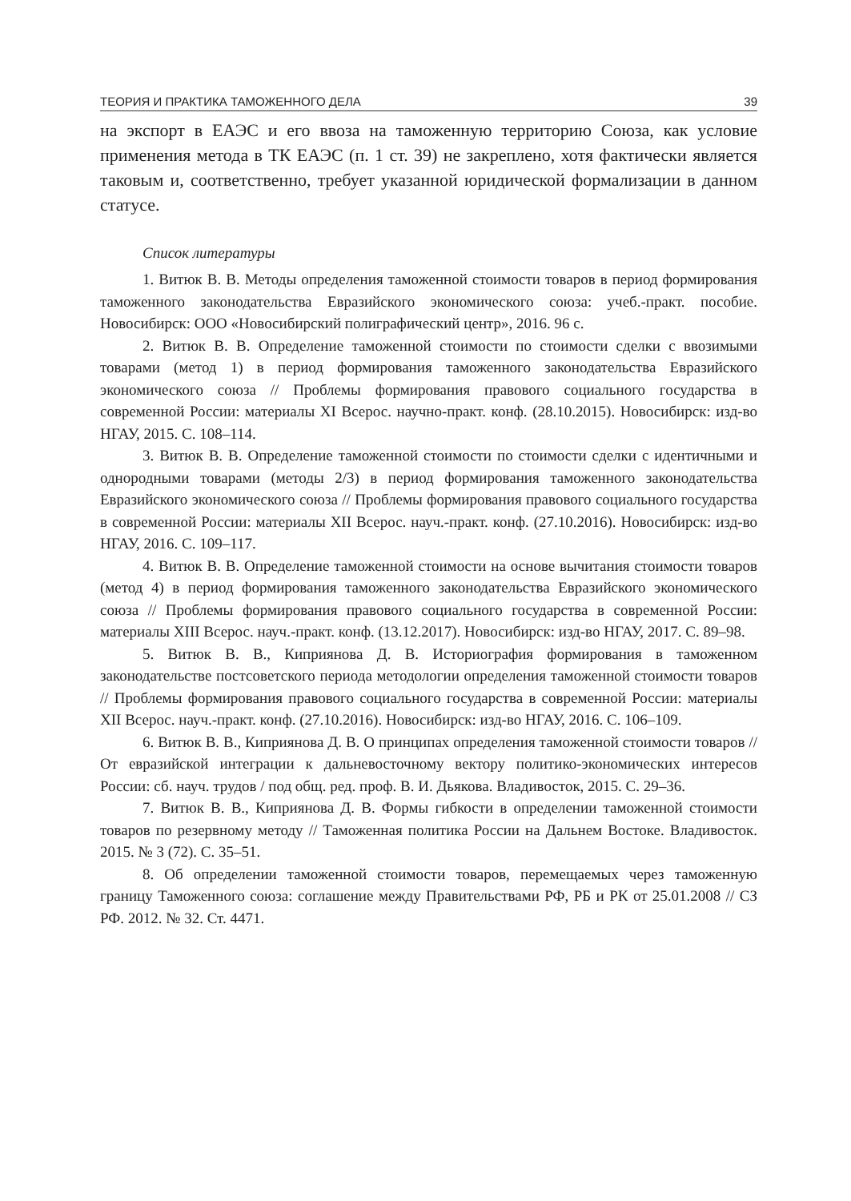ТЕОРИЯ И ПРАКТИКА ТАМОЖЕННОГО ДЕЛА 39
на экспорт в ЕАЭС и его ввоза на таможенную территорию Союза, как условие применения метода в ТК ЕАЭС (п. 1 ст. 39) не закреплено, хотя фактически является таковым и, соответственно, требует указанной юридической формализации в данном статусе.
Список литературы
1. Витюк В. В. Методы определения таможенной стоимости товаров в период формирования таможенного законодательства Евразийского экономического союза: учеб.-практ. пособие. Новосибирск: ООО «Новосибирский полиграфический центр», 2016. 96 с.
2. Витюк В. В. Определение таможенной стоимости по стоимости сделки с ввозимыми товарами (метод 1) в период формирования таможенного законодательства Евразийского экономического союза // Проблемы формирования правового социального государства в современной России: материалы XI Всерос. научно-практ. конф. (28.10.2015). Новосибирск: изд-во НГАУ, 2015. С. 108–114.
3. Витюк В. В. Определение таможенной стоимости по стоимости сделки с идентичными и однородными товарами (методы 2/3) в период формирования таможенного законодательства Евразийского экономического союза // Проблемы формирования правового социального государства в современной России: материалы XII Всерос. науч.-практ. конф. (27.10.2016). Новосибирск: изд-во НГАУ, 2016. С. 109–117.
4. Витюк В. В. Определение таможенной стоимости на основе вычитания стоимости товаров (метод 4) в период формирования таможенного законодательства Евразийского экономического союза // Проблемы формирования правового социального государства в современной России: материалы XIII Всерос. науч.-практ. конф. (13.12.2017). Новосибирск: изд-во НГАУ, 2017. С. 89–98.
5. Витюк В. В., Киприянова Д. В. Историография формирования в таможенном законодательстве постсоветского периода методологии определения таможенной стоимости товаров // Проблемы формирования правового социального государства в современной России: материалы XII Всерос. науч.-практ. конф. (27.10.2016). Новосибирск: изд-во НГАУ, 2016. С. 106–109.
6. Витюк В. В., Киприянова Д. В. О принципах определения таможенной стоимости товаров // От евразийской интеграции к дальневосточному вектору политико-экономических интересов России: сб. науч. трудов / под общ. ред. проф. В. И. Дьякова. Владивосток, 2015. С. 29–36.
7. Витюк В. В., Киприянова Д. В. Формы гибкости в определении таможенной стоимости товаров по резервному методу // Таможенная политика России на Дальнем Востоке. Владивосток. 2015. № 3 (72). С. 35–51.
8. Об определении таможенной стоимости товаров, перемещаемых через таможенную границу Таможенного союза: соглашение между Правительствами РФ, РБ и РК от 25.01.2008 // СЗ РФ. 2012. № 32. Ст. 4471.